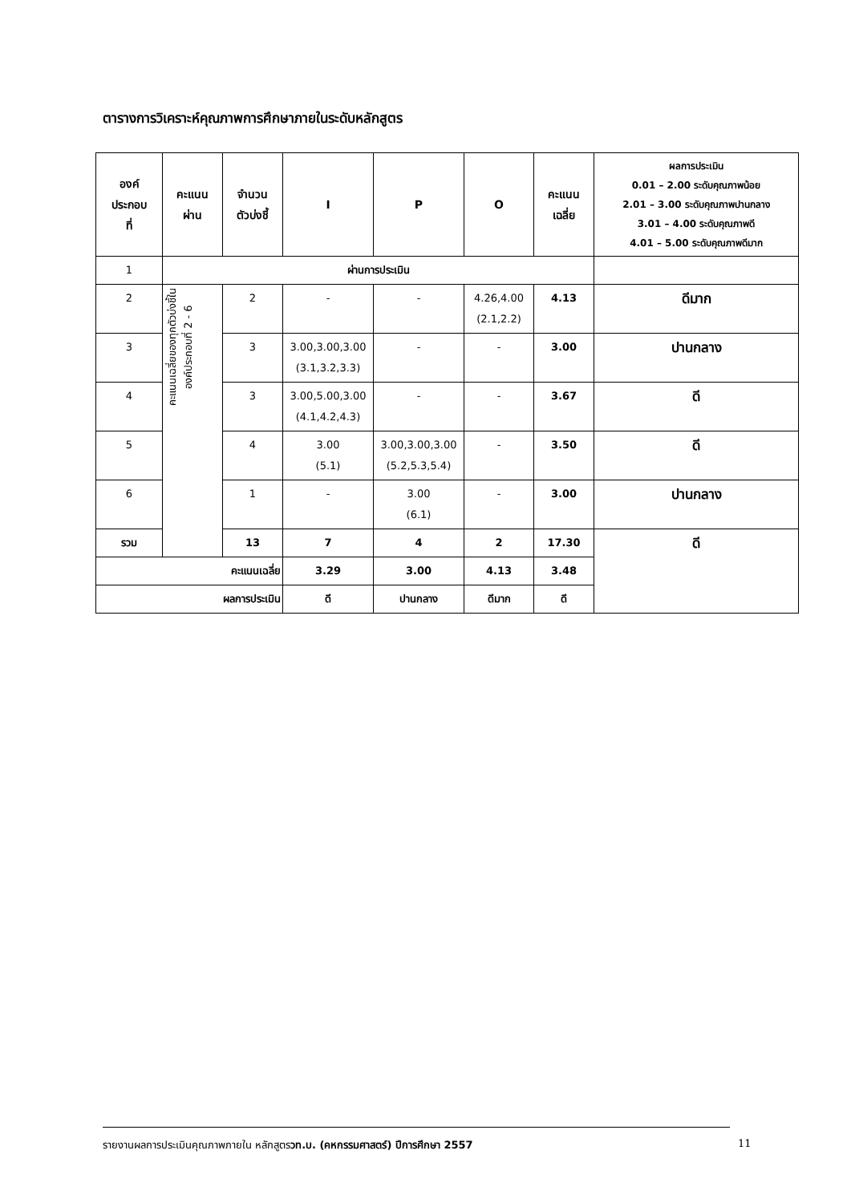ตารางการวิเคราะห์คุณภาพการศึกษาภายในระดับหลักสูตร
| องค์ ประกอบ ที่ | คะแนน ผ่าน | จำนวน ตัวบ่งชี้ | I | P | O | คะแนน เฉลี่ย | ผลการประเมิน 0.01 – 2.00 ระดับคุณภาพน้อย 2.01 – 3.00 ระดับคุณภาพปานกลาง 3.01 – 4.00 ระดับคุณภาพดี 4.01 – 5.00 ระดับคุณภาพดีมาก |
| --- | --- | --- | --- | --- | --- | --- | --- |
| 1 | ผ่านการประเมิน | | | | | | |
| 2 | คะแนนเฉลี่ยของทุกตัวบ่งชี้ใน องค์ประกอบที่ 2 - 6 | 2 | - | - | 4.26,4.00 (2.1,2.2) | 4.13 | ดีมาก |
| 3 | | 3 | 3.00,3.00,3.00 (3.1,3.2,3.3) | - | - | 3.00 | ปานกลาง |
| 4 | | 3 | 3.00,5.00,3.00 (4.1,4.2,4.3) | - | - | 3.67 | ดี |
| 5 | | 4 | 3.00 (5.1) | 3.00,3.00,3.00 (5.2,5.3,5.4) | - | 3.50 | ดี |
| 6 | | 1 | - | 3.00 (6.1) | - | 3.00 | ปานกลาง |
| รวม | | 13 | 7 | 4 | 2 | 17.30 | ดี |
| คะแนนเฉลี่ย | | | 3.29 | 3.00 | 4.13 | 3.48 | |
| ผลการประเมิน | | | ดี | ปานกลาง | ดีมาก | ดี | |
รายงานผลการประเมินคุณภาพภายใน หลักสูตรวท.บ. (คหกรรมศาสตร์) ปีการศึกษา 2557
11